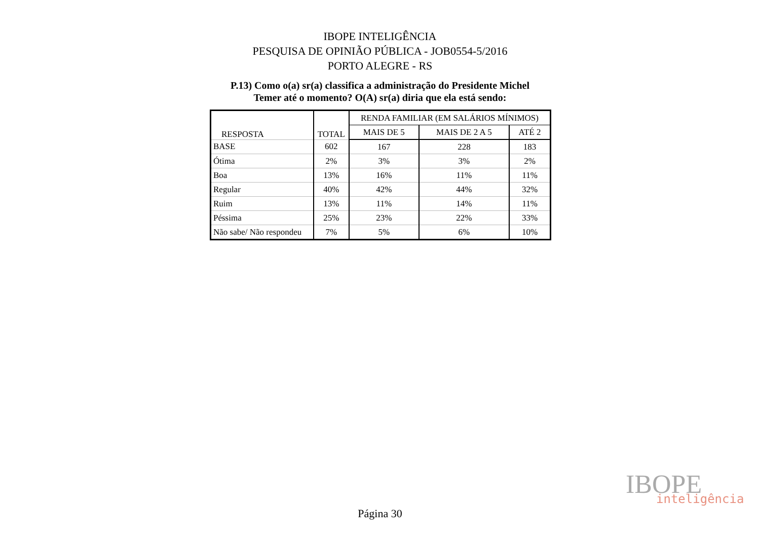IBOPE INTELIGÊNCIA
PESQUISA DE OPINIÃO PÚBLICA - JOB0554-5/2016
PORTO ALEGRE - RS
P.13) Como o(a) sr(a) classifica a administração do Presidente Michel
Temer até o momento? O(A) sr(a) diria que ela está sendo:
| RESPOSTA | TOTAL | RENDA FAMILIAR (EM SALÁRIOS MÍNIMOS) | | |
| --- | --- | --- | --- | --- |
| | | MAIS DE 5 | MAIS DE 2 A 5 | ATÉ 2 |
| BASE | 602 | 167 | 228 | 183 |
| Ótima | 2% | 3% | 3% | 2% |
| Boa | 13% | 16% | 11% | 11% |
| Regular | 40% | 42% | 44% | 32% |
| Ruim | 13% | 11% | 14% | 11% |
| Péssima | 25% | 23% | 22% | 33% |
| Não sabe/ Não respondeu | 7% | 5% | 6% | 10% |
IBOPE
inteligência
Página 30